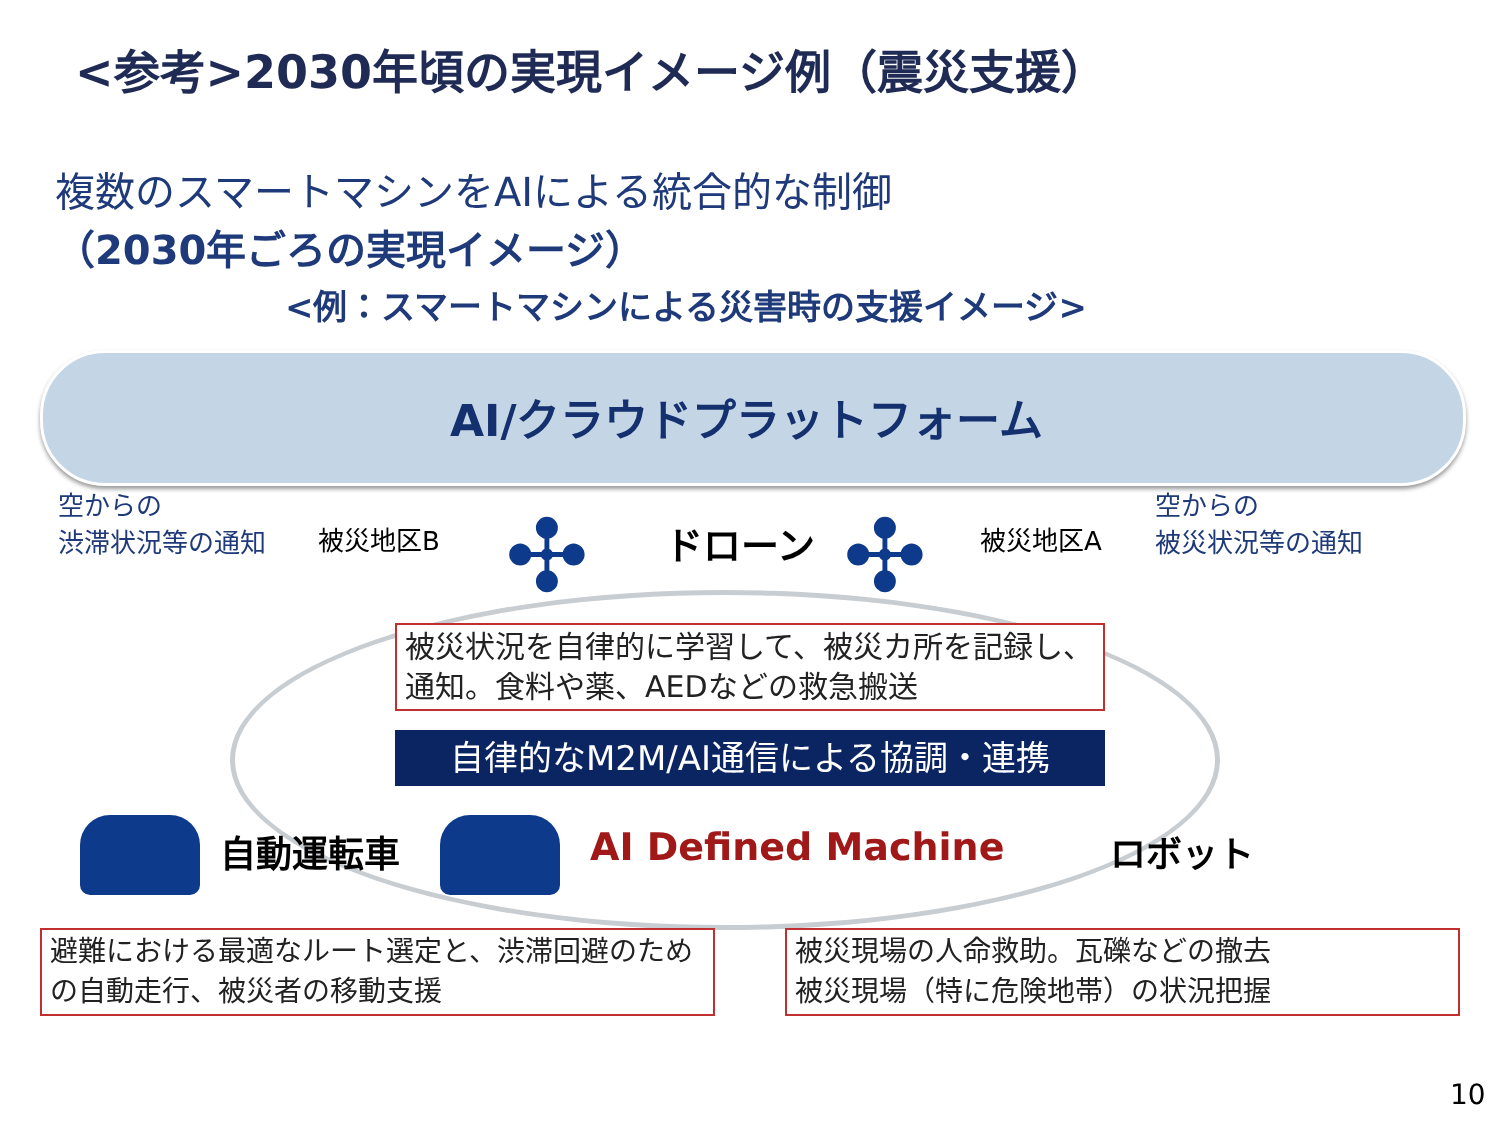<参考>2030年頃の実現イメージ例（震災支援）
複数のスマートマシンをAIによる統合的な制御
（2030年ごろの実現イメージ）
<例：スマートマシンによる災害時の支援イメージ>
AI/クラウドプラットフォーム
空からの
渋滞状況等の通知
被災地区B ドローン 被災地区A
空からの
被災状況等の通知
✣ ✣
被災状況を自律的に学習して、被災カ所を記録し、通知。食料や薬、AEDなどの救急搬送
自律的なM2M/AI通信による協調・連携
自動運転車 AI Defined Machine ロボット
避難における最適なルート選定と、渋滞回避のための自動走行、被災者の移動支援
被災現場の人命救助。瓦礫などの撤去
被災現場（特に危険地帯）の状況把握
10